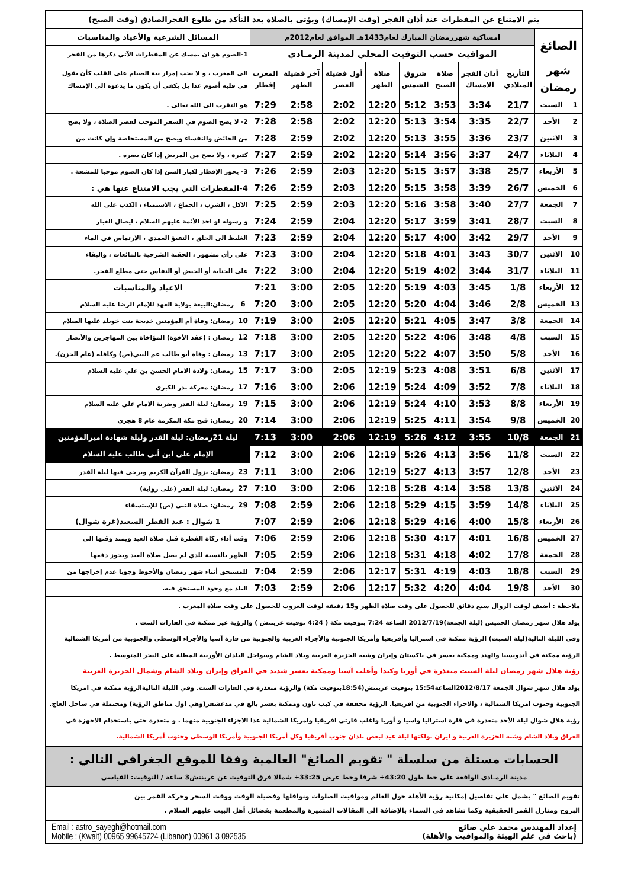يتم الامتناع عن المفطرات عند أذان الفجر (وقت الإمساك) ويؤتى بالصلاة بعد التأكد من طلوع الفجرالصادق (وقت الصبح)
| الصائغ | | امساكية شهررمضان المبارك لعام1433هـ الموافق لعام2012م | | | | | | | | المسائل الشرعية والأعياد والمناسبات | |
| | | المواقيت حسب التوقيت المحلي لمدينة الرمـادي | | | | | | | | 1-الصوم هو ان يمسك عن المفطرات الآتي ذكرها من الفجر | |
| شهر رمضان | | التأريخ الميلادي | أذان الفجر الامساك | صلاة الصبح | شروق الشمس | صلاة الظهر | أول فضيلة العصر | آخر فضيلة الظهر | المغرب إفطار | الى المغرب ، و لا يجب إمرار نية الصيام على القلب كأن يقول في قلبه أصوم غدا بل يكفي أن يكون ما يدعوه الى الإمساك | |
| 1 | السبت | 21/7 | 3:34 | 3:53 | 5:12 | 12:20 | 2:02 | 2:58 | 7:29 | هو التقرب الى الله تعالى . | |
| 2 | الأحد | 22/7 | 3:35 | 3:54 | 5:13 | 12:20 | 2:02 | 2:58 | 7:28 | 2- لا يصح الصوم في السفر الموجب لقصر الصلاة ، ولا يصح | |
| 3 | الاثنين | 23/7 | 3:36 | 3:55 | 5:13 | 12:20 | 2:02 | 2:59 | 7:28 | من الحائض والنفساء ويصح من المستحاضة وإن كانت من | |
| 4 | الثلاثاء | 24/7 | 3:37 | 3:56 | 5:14 | 12:20 | 2:02 | 2:59 | 7:27 | كثيرة ، ولا يصح من المريض إذا كان يضره . | |
| 5 | الأربعاء | 25/7 | 3:38 | 3:57 | 5:15 | 12:20 | 2:03 | 2:59 | 7:26 | 3- يجوز الإفطار لكبار السن إذا كان الصوم موجبا للمشقة . | |
| 6 | الخميس | 26/7 | 3:39 | 3:58 | 5:15 | 12:20 | 2:03 | 2:59 | 7:26 | 4-المفطرات التي يجب الامتناع عنها هي : | |
| 7 | الجمعة | 27/7 | 3:40 | 3:58 | 5:16 | 12:20 | 2:03 | 2:59 | 7:25 | الاكل ، الشرب ، الجماع ، الاستمناء ، الكذب على الله | |
| 8 | السبت | 28/7 | 3:41 | 3:59 | 5:17 | 12:20 | 2:04 | 2:59 | 7:24 | و رسوله او احد الأئمة عليهم السلام ، ايصال الغبار | |
| 9 | الأحد | 29/7 | 3:42 | 4:00 | 5:17 | 12:20 | 2:04 | 2:59 | 7:23 | الغليظ الى الحلق ، التقيؤ العمدي ، الارتماس في الماء | |
| 10 | الاثنين | 30/7 | 3:43 | 4:01 | 5:18 | 12:20 | 2:04 | 3:00 | 7:23 | على رأي مشهور ، الحقنة الشرجية بالمائعات ، والبقاء | |
| 11 | الثلاثاء | 31/7 | 3:44 | 4:02 | 5:19 | 12:20 | 2:04 | 3:00 | 7:22 | على الجنابة أو الحيض أو النفاس حتى مطلع الفجر. | |
| 12 | الأربعاء | 1/8 | 3:45 | 4:03 | 5:19 | 12:20 | 2:05 | 3:00 | 7:21 | الاعياد والمناسبات | |
| 13 | الخميس | 2/8 | 3:46 | 4:04 | 5:20 | 12:20 | 2:05 | 3:00 | 7:20 | 6 | رمضان:البيعة بولاية العهد للإمام الرضا عليه السلام |
| 14 | الجمعة | 3/8 | 3:47 | 4:05 | 5:21 | 12:20 | 2:05 | 3:00 | 7:19 | 10 | رمضان: وفاة أم المؤمنين خديجة بنت خويلد عليها السلام |
| 15 | السبت | 4/8 | 3:48 | 4:06 | 5:22 | 12:20 | 2:05 | 3:00 | 7:18 | 12 | رمضان : (عقد الأخوة) المؤاخاة بين المهاجرين والأنصار |
| 16 | الأحد | 5/8 | 3:50 | 4:07 | 5:22 | 12:20 | 2:05 | 3:00 | 7:17 | 13 | رمضان : وفاة أبو طالب عم النبي(ص) وكافله (عام الحزن). |
| 17 | الاثنين | 6/8 | 3:51 | 4:08 | 5:23 | 12:19 | 2:05 | 3:00 | 7:17 | 15 | رمضان: ولادة الامام الحسن بن علي عليه السلام |
| 18 | الثلاثاء | 7/8 | 3:52 | 4:09 | 5:24 | 12:19 | 2:06 | 3:00 | 7:16 | 17 | رمضان: معركة بدر الكبرى |
| 19 | الأربعاء | 8/8 | 3:53 | 4:10 | 5:24 | 12:19 | 2:06 | 3:00 | 7:15 | 19 | رمضان: ليلة القدر وضربة الامام علي عليه السلام |
| 20 | الخميس | 9/8 | 3:54 | 4:11 | 5:25 | 12:19 | 2:06 | 3:00 | 7:14 | 20 | رمضان: فتح مكة المكرمة عام 8 هجري |
| 21 | الجمعة | 10/8 | 3:55 | 4:12 | 5:26 | 12:19 | 2:06 | 3:00 | 7:13 | ليلة 21رمضان: ليلة القدر وليلة شهادة اميرالمؤمنين الإمام علي ابن أبي طالب عليه السلام | |
| 22 | السبت | 11/8 | 3:56 | 4:13 | 5:26 | 12:19 | 2:06 | 3:00 | 7:12 | | |
| 23 | الأحد | 12/8 | 3:57 | 4:13 | 5:27 | 12:19 | 2:06 | 3:00 | 7:11 | 23 | رمضان: نزول القرآن الكريم ويرجى فيها ليلة القدر |
| 24 | الاثنين | 13/8 | 3:58 | 4:14 | 5:28 | 12:18 | 2:06 | 3:00 | 7:10 | 27 | رمضان: ليلة القدر (على رواية) |
| 25 | الثلاثاء | 14/8 | 3:59 | 4:15 | 5:29 | 12:18 | 2:06 | 2:59 | 7:08 | 29 | رمضان: صلاة النبي (ص) للإستسقاء |
| 26 | الأربعاء | 15/8 | 4:00 | 4:16 | 5:29 | 12:18 | 2:06 | 2:59 | 7:07 | 1 شوال : عيد الفطر السعيد(غرة شوال) | |
| 27 | الخميس | 16/8 | 4:01 | 4:17 | 5:30 | 12:18 | 2:06 | 2:59 | 7:06 | وقت أداء زكاة الفطرة قبل صلاة العيد ويمتد وقتها الى | |
| 28 | الجمعة | 17/8 | 4:02 | 4:18 | 5:31 | 12:18 | 2:06 | 2:59 | 7:05 | الظهر بالنسبة للذي لم يصل صلاة العيد ويجوز دفعها | |
| 29 | السبت | 18/8 | 4:03 | 4:19 | 5:31 | 12:17 | 2:06 | 2:59 | 7:04 | للمستحق أثناء شهر رمضان والأحوط وجوبا عدم إخراجها من | |
| 30 | الأحد | 19/8 | 4:04 | 4:20 | 5:32 | 12:17 | 2:06 | 2:59 | 7:03 | البلد مع وجود المستحق فيه. | |
ملاحظة : أضيف لوقت الزوال سبع دقائق للحصول على وقت صلاة الظهر و15 دقيقة لوقت الغروب للحصول على وقت صلاة المغرب .
يولد هلال شهر رمضان الخميس (ليلة الجمعة)2012/7/19 الساعة 7:24 بتوقيت مكة ( 4:24 توقيت غرينتش ) والرؤية غير ممكنة في القارات الست .
وفي الليلة التالية(ليلة السبت) الرؤية ممكنة في استراليا وأفريقيا وأمريكا الجنوبية والأجزاء الغربية والجنوبية من قارة آسيا والأجزاء الوسطى والجنوبية من أمريكا الشمالية
الرؤية ممكنة في أندونسيا والهند وممكنة بعسر في باكستان وإيران وشبه الجزيرة العربية وبلاد الشام وسواحل البلدان الأوربية المطلة على البحر المتوسط .
رؤية هلال شهر رمضان ليلة السبت متعذرة في أوربا وكندا وأغلب آسيا وممكنة بعسر شديد في العراق وإيران وبلاد الشام وشمال الجزيرة العربية
يولد هلال شهر شوال الجمعة 2012/8/17الساعة15:54 بتوقيت غرينتش(18:54بتوقيت مكة) والرؤية متعذرة في القارات الست. وفي الليلة التاليةالرؤية ممكنة في امريكا
الجنوبية وجنوب امريكا الشمالية ، والاجزاء الجنوبية من افريقيا. الرؤية محققة في كيب تاون وممكنة بعسر بالغ في مدغشقر(وهي اول مناطق الرؤية) ومحتملة في ساحل العاج.
رؤية هلال شوال ليلة الأحد متعذرة في قارة استراليا واسيا و أوربا واغلب قارتي افريقيا وامريكا الشمالية عدا الاجزاء الجنوبية منهما . و متعذرة حتى باستخدام الاجهزة في
العراق وبلاد الشام وشبه الجزيرة العربية و ايران .ولكنها ليلة عيد لبعض بلدان جنوب أفريقيا وكل أمريكا الجنوبية وأمريكا الوسطى وجنوب أمريكا الشمالية.
الحسابات مستلة من سلسلة " تقويم الصائغ" العالمية وفقا للموقع الجغرافي التالي :
مدينة الرمـادي الواقعة على خط طول 43:20+ شرقا وخط عرض 33:25+ شمالا فرق التوقيت عن غرينتش3 ساعة / التوقيت: القياسي
تقويم الصائغ " يشمل على تفاصيل إمكانية رؤية الأهلة حول العالم ومواقيت الصلوات ونوافلها وفضيلة الوقت ووقت السحر وحركة القمر بين
البروج ومنازل القمر الحقيقية وكما تشاهد في السماء بالإضافة الى المقالات المتميزة والمطعمة بفضائل أهل البيت عليهم السلام .
إعداد المهندس محمد علي صائغ
(باحث في علم الهيئة والمواقيت والأهلة)
Email : astro_sayegh@hotmail.com
Mobile : (Kwait) 00965 99645724 (Libanon) 00961 3 092535